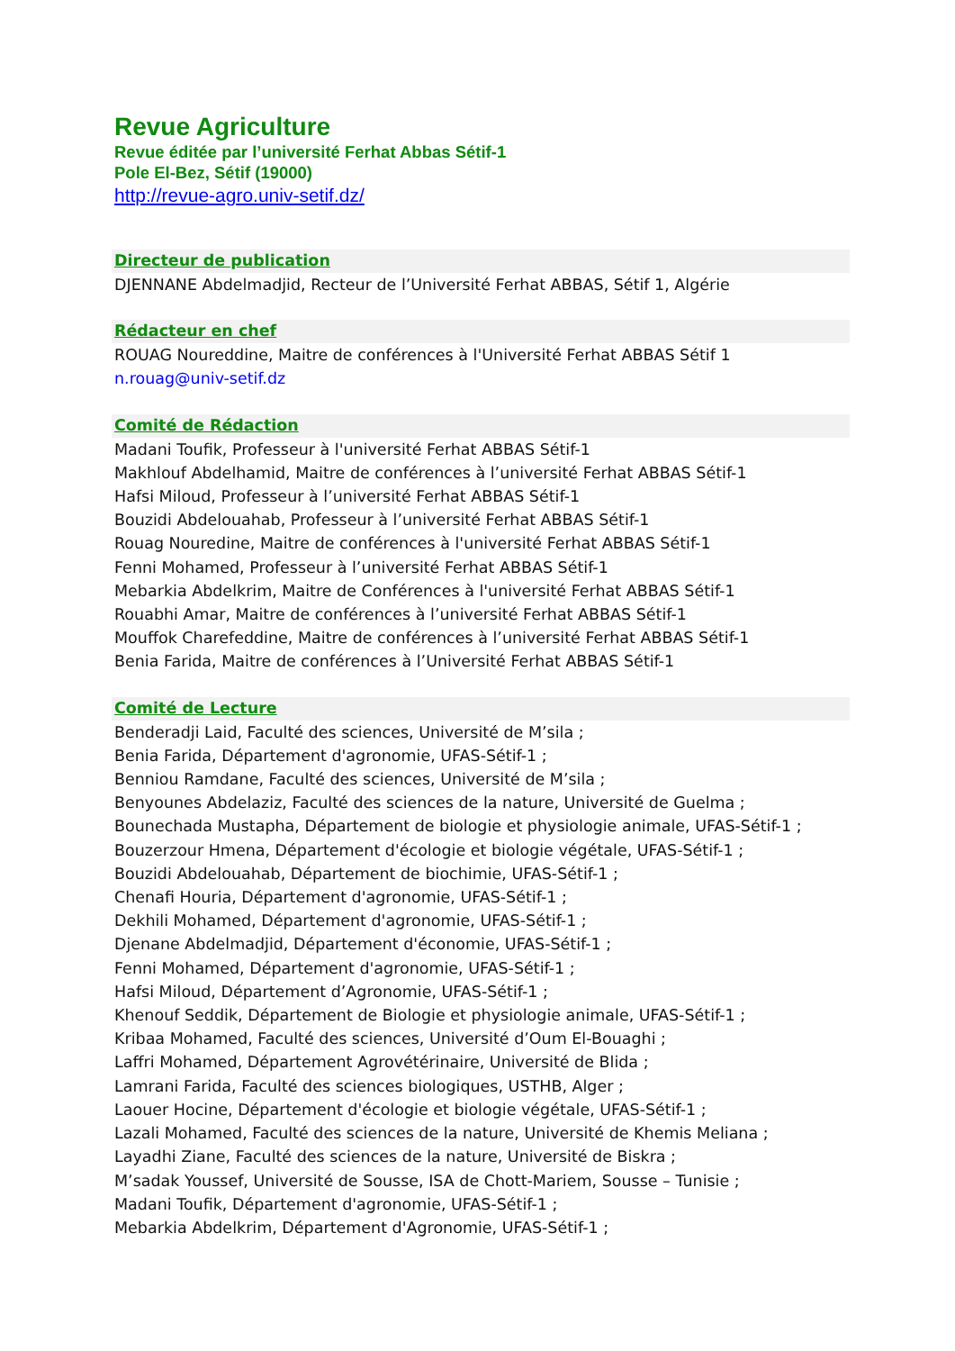Revue Agriculture
Revue éditée par l’université Ferhat Abbas Sétif-1
Pole El-Bez, Sétif (19000)
http://revue-agro.univ-setif.dz/
Directeur de publication
DJENNANE Abdelmadjid, Recteur de l’Université Ferhat ABBAS, Sétif 1, Algérie
Rédacteur en chef
ROUAG Noureddine, Maitre de conférences à l'Université Ferhat ABBAS Sétif 1
n.rouag@univ-setif.dz
Comité de Rédaction
Madani Toufik, Professeur à l'université Ferhat ABBAS Sétif-1
Makhlouf Abdelhamid, Maitre de conférences à l’université Ferhat ABBAS Sétif-1
Hafsi Miloud, Professeur à l’université Ferhat ABBAS Sétif-1
Bouzidi Abdelouahab, Professeur à l’université Ferhat ABBAS Sétif-1
Rouag Nouredine, Maitre de conférences à l'université Ferhat ABBAS Sétif-1
Fenni Mohamed, Professeur à l’université Ferhat ABBAS Sétif-1
Mebarkia Abdelkrim, Maitre de Conférences à l'université Ferhat ABBAS Sétif-1
Rouabhi Amar, Maitre de conférences à l’université Ferhat ABBAS Sétif-1
Mouffok Charefeddine, Maitre de conférences à l’université Ferhat ABBAS Sétif-1
Benia Farida, Maitre de conférences à l’Université Ferhat ABBAS Sétif-1
Comité de Lecture
Benderadji Laid, Faculté des sciences, Université de M’sila ;
Benia Farida, Département d'agronomie, UFAS-Sétif-1 ;
Benniou Ramdane, Faculté des sciences, Université de M’sila ;
Benyounes Abdelaziz, Faculté des sciences de la nature, Université de Guelma ;
Bounechada Mustapha, Département de biologie et physiologie animale, UFAS-Sétif-1 ;
Bouzerzour Hmena, Département d'écologie et biologie végétale, UFAS-Sétif-1 ;
Bouzidi Abdelouahab, Département de biochimie, UFAS-Sétif-1 ;
Chenafi Houria, Département d'agronomie, UFAS-Sétif-1 ;
Dekhili Mohamed, Département d'agronomie, UFAS-Sétif-1 ;
Djenane Abdelmadjid, Département d'économie, UFAS-Sétif-1 ;
Fenni Mohamed, Département d'agronomie, UFAS-Sétif-1 ;
Hafsi Miloud, Département d’Agronomie, UFAS-Sétif-1 ;
Khenouf Seddik, Département de Biologie et physiologie animale, UFAS-Sétif-1 ;
Kribaa Mohamed, Faculté des sciences, Université d’Oum El-Bouaghi ;
Laffri Mohamed, Département Agrovétérinaire, Université de Blida ;
Lamrani Farida, Faculté des sciences biologiques, USTHB, Alger ;
Laouer Hocine, Département d'écologie et biologie végétale, UFAS-Sétif-1 ;
Lazali Mohamed, Faculté des sciences de la nature, Université de Khemis Meliana ;
Layadhi Ziane, Faculté des sciences de la nature, Université de Biskra ;
M’sadak Youssef, Université de Sousse, ISA de Chott-Mariem, Sousse – Tunisie ;
Madani Toufik, Département d'agronomie, UFAS-Sétif-1 ;
Mebarkia Abdelkrim, Département d'Agronomie, UFAS-Sétif-1 ;